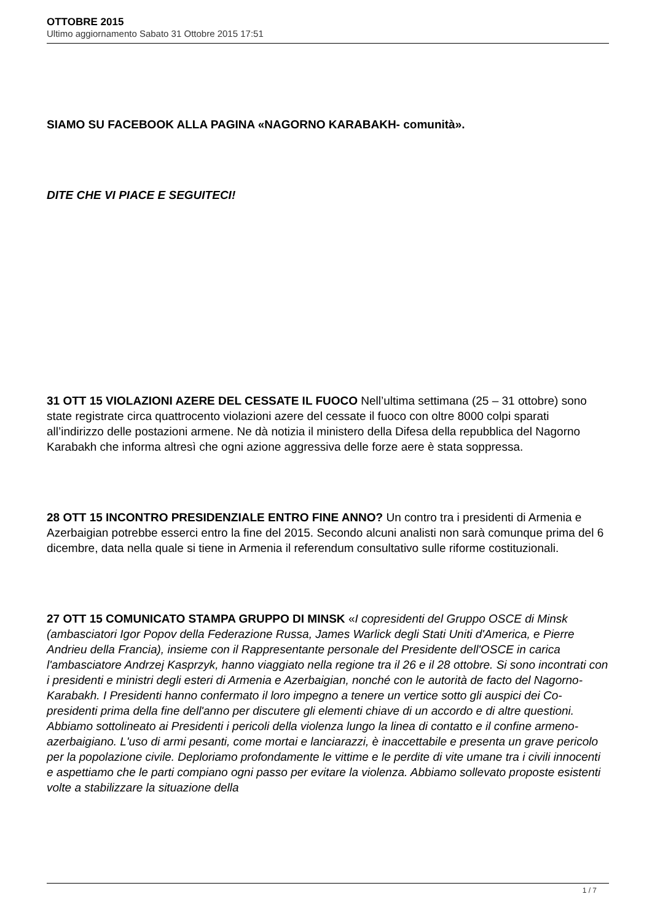OTTOBRE 2015
Ultimo aggiornamento Sabato 31 Ottobre 2015 17:51
SIAMO SU FACEBOOK ALLA PAGINA «NAGORNO KARABAKH- comunità».
DITE CHE VI PIACE E SEGUITECI!
31 OTT 15 VIOLAZIONI AZERE DEL CESSATE IL FUOCO Nell’ultima settimana (25 – 31 ottobre) sono state registrate circa quattrocento violazioni azere del cessate il fuoco con oltre 8000 colpi sparati all’indirizzo delle postazioni armene. Ne dà notizia il ministero della Difesa della repubblica del Nagorno Karabakh che informa altresì che ogni azione aggressiva delle forze aere è stata soppressa.
28 OTT 15 INCONTRO PRESIDENZIALE ENTRO FINE ANNO? Un contro tra i presidenti di Armenia e Azerbaigian potrebbe esserci entro la fine del 2015. Secondo alcuni analisti non sarà comunque prima del 6 dicembre, data nella quale si tiene in Armenia il referendum consultativo sulle riforme costituzionali.
27 OTT 15 COMUNICATO STAMPA GRUPPO DI MINSK «I copresidenti del Gruppo OSCE di Minsk (ambasciatori Igor Popov della Federazione Russa, James Warlick degli Stati Uniti d'America, e Pierre Andrieu della Francia), insieme con il Rappresentante personale del Presidente dell'OSCE in carica l'ambasciatore Andrzej Kasprzyk, hanno viaggiato nella regione tra il 26 e il 28 ottobre. Si sono incontrati con i presidenti e ministri degli esteri di Armenia e Azerbaigian, nonché con le autorità de facto del Nagorno-Karabakh. I Presidenti hanno confermato il loro impegno a tenere un vertice sotto gli auspici dei Co-presidenti prima della fine dell'anno per discutere gli elementi chiave di un accordo e di altre questioni. Abbiamo sottolineato ai Presidenti i pericoli della violenza lungo la linea di contatto e il confine armeno-azerbaigiano. L'uso di armi pesanti, come mortai e lanciarazzi, è inaccettabile e presenta un grave pericolo per la popolazione civile. Deploriamo profondamente le vittime e le perdite di vite umane tra i civili innocenti e aspettiamo che le parti compiano ogni passo per evitare la violenza. Abbiamo sollevato proposte esistenti volte a stabilizzare la situazione della
1 / 7